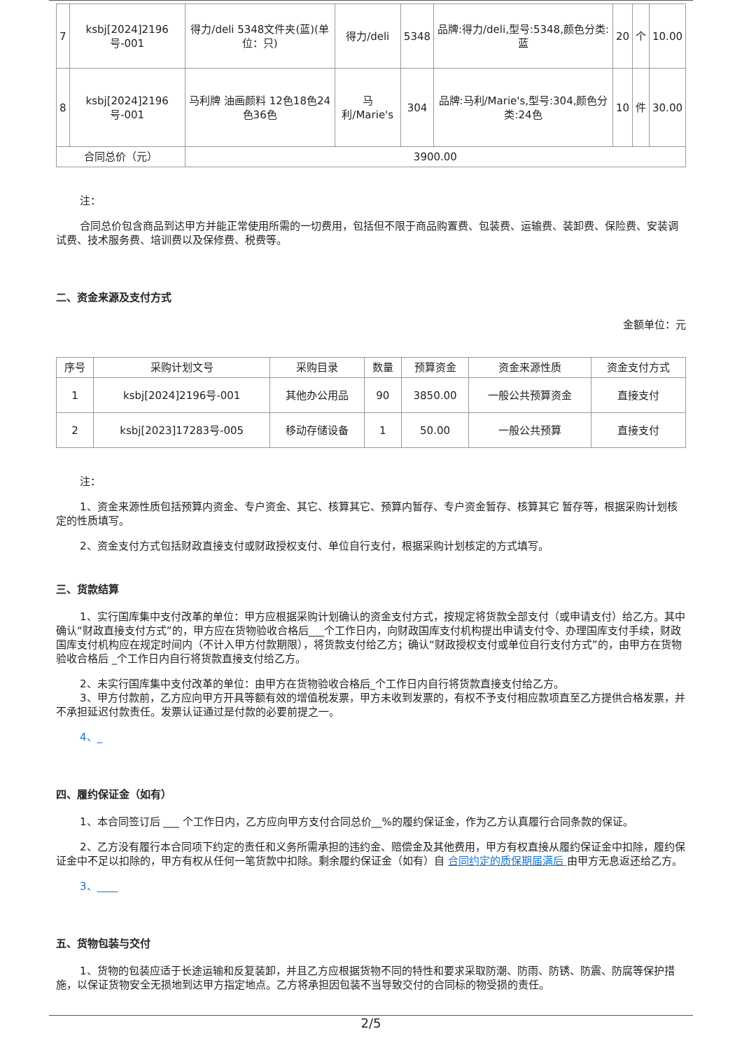| 7 | ksbj[2024]2196号-001 | 得力/deli 5348文件夹(蓝)(单位：只) | 得力/deli | 5348 | 品牌:得力/deli,型号:5348,颜色分类:蓝 | 20 | 个 | 10.00 |
| 8 | ksbj[2024]2196号-001 | 马利牌 油画颜料 12色18色24色36色 | 马利/Marie's | 304 | 品牌:马利/Marie's,型号:304,颜色分类:24色 | 10 | 件 | 30.00 |
| 合同总价（元） | | 3900.00 | | | | | | |
注：
合同总价包含商品到达甲方并能正常使用所需的一切费用，包括但不限于商品购置费、包装费、运输费、装卸费、保险费、安装调试费、技术服务费、培训费以及保修费、税费等。
二、资金来源及支付方式
金额单位：元
| 序号 | 采购计划文号 | 采购目录 | 数量 | 预算资金 | 资金来源性质 | 资金支付方式 |
| --- | --- | --- | --- | --- | --- | --- |
| 1 | ksbj[2024]2196号-001 | 其他办公用品 | 90 | 3850.00 | 一般公共预算资金 | 直接支付 |
| 2 | ksbj[2023]17283号-005 | 移动存储设备 | 1 | 50.00 | 一般公共预算 | 直接支付 |
注：
1、资金来源性质包括预算内资金、专户资金、其它、核算其它、预算内暂存、专户资金暂存、核算其它 暂存等，根据采购计划核定的性质填写。
2、资金支付方式包括财政直接支付或财政授权支付、单位自行支付，根据采购计划核定的方式填写。
三、货款结算
1、实行国库集中支付改革的单位：甲方应根据采购计划确认的资金支付方式，按规定将货款全部支付（或申请支付）给乙方。其中确认“财政直接支付方式”的，甲方应在货物验收合格后___个工作日内，向财政国库支付机构提出申请支付令、办理国库支付手续，财政国库支付机构应在规定时间内（不计入甲方付款期限），将货款支付给乙方；确认“财政授权支付或单位自行支付方式”的，由甲方在货物验收合格后 _个工作日内自行将货款直接支付给乙方。
2、未实行国库集中支付改革的单位：由甲方在货物验收合格后_个工作日内自行将货款直接支付给乙方。
3、甲方付款前，乙方应向甲方开具等额有效的增值税发票，甲方未收到发票的，有权不予支付相应款项直至乙方提供合格发票，并不承担延迟付款责任。发票认证通过是付款的必要前提之一。
4、_
四、履约保证金（如有）
1、本合同签订后 ___ 个工作日内，乙方应向甲方支付合同总价__%的履约保证金，作为乙方认真履行合同条款的保证。
2、乙方没有履行本合同项下约定的责任和义务所需承担的违约金、赔偿金及其他费用，甲方有权直接从履约保证金中扣除，履约保证金中不足以扣除的，甲方有权从任何一笔货款中扣除。剩余履约保证金（如有）自 合同约定的质保期届满后 由甲方无息返还给乙方。
3、____
五、货物包装与交付
1、货物的包装应适于长途运输和反复装卸，并且乙方应根据货物不同的特性和要求采取防潮、防雨、防锈、防震、防腐等保护措施，以保证货物安全无损地到达甲方指定地点。乙方将承担因包装不当导致交付的合同标的物受损的责任。
2/5